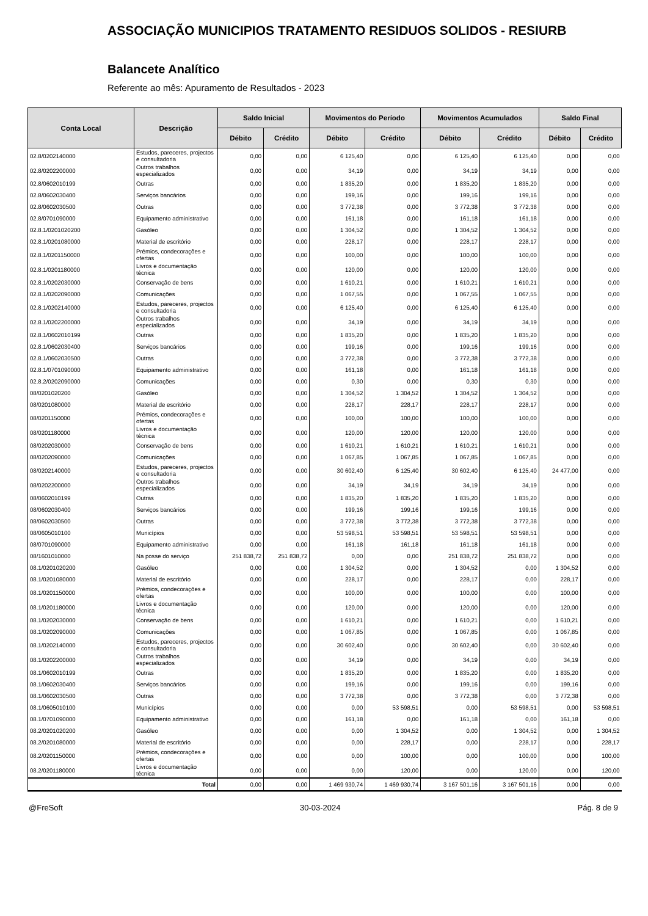ASSOCIAÇÃO MUNICIPIOS TRATAMENTO RESIDUOS SOLIDOS - RESIURB
Balancete Analítico
Referente ao mês: Apuramento de Resultados - 2023
| Conta Local | Descrição | Saldo Inicial | | Movimentos do Período | | Movimentos Acumulados | | Saldo Final | |
| --- | --- | --- | --- | --- | --- | --- | --- | --- | --- |
| | | Débito | Crédito | Débito | Crédito | Débito | Crédito | Débito | Crédito |
| 02.8/0202140000 | Estudos, pareceres, projectos e consultadoria | 0,00 | 0,00 | 6 125,40 | 0,00 | 6 125,40 | 6 125,40 | 0,00 | 0,00 |
| 02.8/0202200000 | Outros trabalhos especializados | 0,00 | 0,00 | 34,19 | 0,00 | 34,19 | 34,19 | 0,00 | 0,00 |
| 02.8/0602010199 | Outras | 0,00 | 0,00 | 1 835,20 | 0,00 | 1 835,20 | 1 835,20 | 0,00 | 0,00 |
| 02.8/0602030400 | Serviços bancários | 0,00 | 0,00 | 199,16 | 0,00 | 199,16 | 199,16 | 0,00 | 0,00 |
| 02.8/0602030500 | Outras | 0,00 | 0,00 | 3 772,38 | 0,00 | 3 772,38 | 3 772,38 | 0,00 | 0,00 |
| 02.8/0701090000 | Equipamento administrativo | 0,00 | 0,00 | 161,18 | 0,00 | 161,18 | 161,18 | 0,00 | 0,00 |
| 02.8.1/0201020200 | Gasóleo | 0,00 | 0,00 | 1 304,52 | 0,00 | 1 304,52 | 1 304,52 | 0,00 | 0,00 |
| 02.8.1/0201080000 | Material de escritório | 0,00 | 0,00 | 228,17 | 0,00 | 228,17 | 228,17 | 0,00 | 0,00 |
| 02.8.1/0201150000 | Prémios, condecorações e ofertas | 0,00 | 0,00 | 100,00 | 0,00 | 100,00 | 100,00 | 0,00 | 0,00 |
| 02.8.1/0201180000 | Livros e documentação técnica | 0,00 | 0,00 | 120,00 | 0,00 | 120,00 | 120,00 | 0,00 | 0,00 |
| 02.8.1/0202030000 | Conservação de bens | 0,00 | 0,00 | 1 610,21 | 0,00 | 1 610,21 | 1 610,21 | 0,00 | 0,00 |
| 02.8.1/0202090000 | Comunicações | 0,00 | 0,00 | 1 067,55 | 0,00 | 1 067,55 | 1 067,55 | 0,00 | 0,00 |
| 02.8.1/0202140000 | Estudos, pareceres, projectos e consultadoria | 0,00 | 0,00 | 6 125,40 | 0,00 | 6 125,40 | 6 125,40 | 0,00 | 0,00 |
| 02.8.1/0202200000 | Outros trabalhos especializados | 0,00 | 0,00 | 34,19 | 0,00 | 34,19 | 34,19 | 0,00 | 0,00 |
| 02.8.1/0602010199 | Outras | 0,00 | 0,00 | 1 835,20 | 0,00 | 1 835,20 | 1 835,20 | 0,00 | 0,00 |
| 02.8.1/0602030400 | Serviços bancários | 0,00 | 0,00 | 199,16 | 0,00 | 199,16 | 199,16 | 0,00 | 0,00 |
| 02.8.1/0602030500 | Outras | 0,00 | 0,00 | 3 772,38 | 0,00 | 3 772,38 | 3 772,38 | 0,00 | 0,00 |
| 02.8.1/0701090000 | Equipamento administrativo | 0,00 | 0,00 | 161,18 | 0,00 | 161,18 | 161,18 | 0,00 | 0,00 |
| 02.8.2/0202090000 | Comunicações | 0,00 | 0,00 | 0,30 | 0,00 | 0,30 | 0,30 | 0,00 | 0,00 |
| 08/0201020200 | Gasóleo | 0,00 | 0,00 | 1 304,52 | 1 304,52 | 1 304,52 | 1 304,52 | 0,00 | 0,00 |
| 08/0201080000 | Material de escritório | 0,00 | 0,00 | 228,17 | 228,17 | 228,17 | 228,17 | 0,00 | 0,00 |
| 08/0201150000 | Prémios, condecorações e ofertas | 0,00 | 0,00 | 100,00 | 100,00 | 100,00 | 100,00 | 0,00 | 0,00 |
| 08/0201180000 | Livros e documentação técnica | 0,00 | 0,00 | 120,00 | 120,00 | 120,00 | 120,00 | 0,00 | 0,00 |
| 08/0202030000 | Conservação de bens | 0,00 | 0,00 | 1 610,21 | 1 610,21 | 1 610,21 | 1 610,21 | 0,00 | 0,00 |
| 08/0202090000 | Comunicações | 0,00 | 0,00 | 1 067,85 | 1 067,85 | 1 067,85 | 1 067,85 | 0,00 | 0,00 |
| 08/0202140000 | Estudos, pareceres, projectos e consultadoria | 0,00 | 0,00 | 30 602,40 | 6 125,40 | 30 602,40 | 6 125,40 | 24 477,00 | 0,00 |
| 08/0202200000 | Outros trabalhos especializados | 0,00 | 0,00 | 34,19 | 34,19 | 34,19 | 34,19 | 0,00 | 0,00 |
| 08/0602010199 | Outras | 0,00 | 0,00 | 1 835,20 | 1 835,20 | 1 835,20 | 1 835,20 | 0,00 | 0,00 |
| 08/0602030400 | Serviços bancários | 0,00 | 0,00 | 199,16 | 199,16 | 199,16 | 199,16 | 0,00 | 0,00 |
| 08/0602030500 | Outras | 0,00 | 0,00 | 3 772,38 | 3 772,38 | 3 772,38 | 3 772,38 | 0,00 | 0,00 |
| 08/0605010100 | Municípios | 0,00 | 0,00 | 53 598,51 | 53 598,51 | 53 598,51 | 53 598,51 | 0,00 | 0,00 |
| 08/0701090000 | Equipamento administrativo | 0,00 | 0,00 | 161,18 | 161,18 | 161,18 | 161,18 | 0,00 | 0,00 |
| 08/1601010000 | Na posse do serviço | 251 838,72 | 251 838,72 | 0,00 | 0,00 | 251 838,72 | 251 838,72 | 0,00 | 0,00 |
| 08.1/0201020200 | Gasóleo | 0,00 | 0,00 | 1 304,52 | 0,00 | 1 304,52 | 0,00 | 1 304,52 | 0,00 |
| 08.1/0201080000 | Material de escritório | 0,00 | 0,00 | 228,17 | 0,00 | 228,17 | 0,00 | 228,17 | 0,00 |
| 08.1/0201150000 | Prémios, condecorações e ofertas | 0,00 | 0,00 | 100,00 | 0,00 | 100,00 | 0,00 | 100,00 | 0,00 |
| 08.1/0201180000 | Livros e documentação técnica | 0,00 | 0,00 | 120,00 | 0,00 | 120,00 | 0,00 | 120,00 | 0,00 |
| 08.1/0202030000 | Conservação de bens | 0,00 | 0,00 | 1 610,21 | 0,00 | 1 610,21 | 0,00 | 1 610,21 | 0,00 |
| 08.1/0202090000 | Comunicações | 0,00 | 0,00 | 1 067,85 | 0,00 | 1 067,85 | 0,00 | 1 067,85 | 0,00 |
| 08.1/0202140000 | Estudos, pareceres, projectos e consultadoria | 0,00 | 0,00 | 30 602,40 | 0,00 | 30 602,40 | 0,00 | 30 602,40 | 0,00 |
| 08.1/0202200000 | Outros trabalhos especializados | 0,00 | 0,00 | 34,19 | 0,00 | 34,19 | 0,00 | 34,19 | 0,00 |
| 08.1/0602010199 | Outras | 0,00 | 0,00 | 1 835,20 | 0,00 | 1 835,20 | 0,00 | 1 835,20 | 0,00 |
| 08.1/0602030400 | Serviços bancários | 0,00 | 0,00 | 199,16 | 0,00 | 199,16 | 0,00 | 199,16 | 0,00 |
| 08.1/0602030500 | Outras | 0,00 | 0,00 | 3 772,38 | 0,00 | 3 772,38 | 0,00 | 3 772,38 | 0,00 |
| 08.1/0605010100 | Municípios | 0,00 | 0,00 | 0,00 | 53 598,51 | 0,00 | 53 598,51 | 0,00 | 53 598,51 |
| 08.1/0701090000 | Equipamento administrativo | 0,00 | 0,00 | 161,18 | 0,00 | 161,18 | 0,00 | 161,18 | 0,00 |
| 08.2/0201020200 | Gasóleo | 0,00 | 0,00 | 0,00 | 1 304,52 | 0,00 | 1 304,52 | 0,00 | 1 304,52 |
| 08.2/0201080000 | Material de escritório | 0,00 | 0,00 | 0,00 | 228,17 | 0,00 | 228,17 | 0,00 | 228,17 |
| 08.2/0201150000 | Prémios, condecorações e ofertas | 0,00 | 0,00 | 0,00 | 100,00 | 0,00 | 100,00 | 0,00 | 100,00 |
| 08.2/0201180000 | Livros e documentação técnica | 0,00 | 0,00 | 0,00 | 120,00 | 0,00 | 120,00 | 0,00 | 120,00 |
| Total | | 0,00 | 0,00 | 1 469 930,74 | 1 469 930,74 | 3 167 501,16 | 3 167 501,16 | 0,00 | 0,00 |
@FreSoft 30-03-2024 Pág. 8 de 9